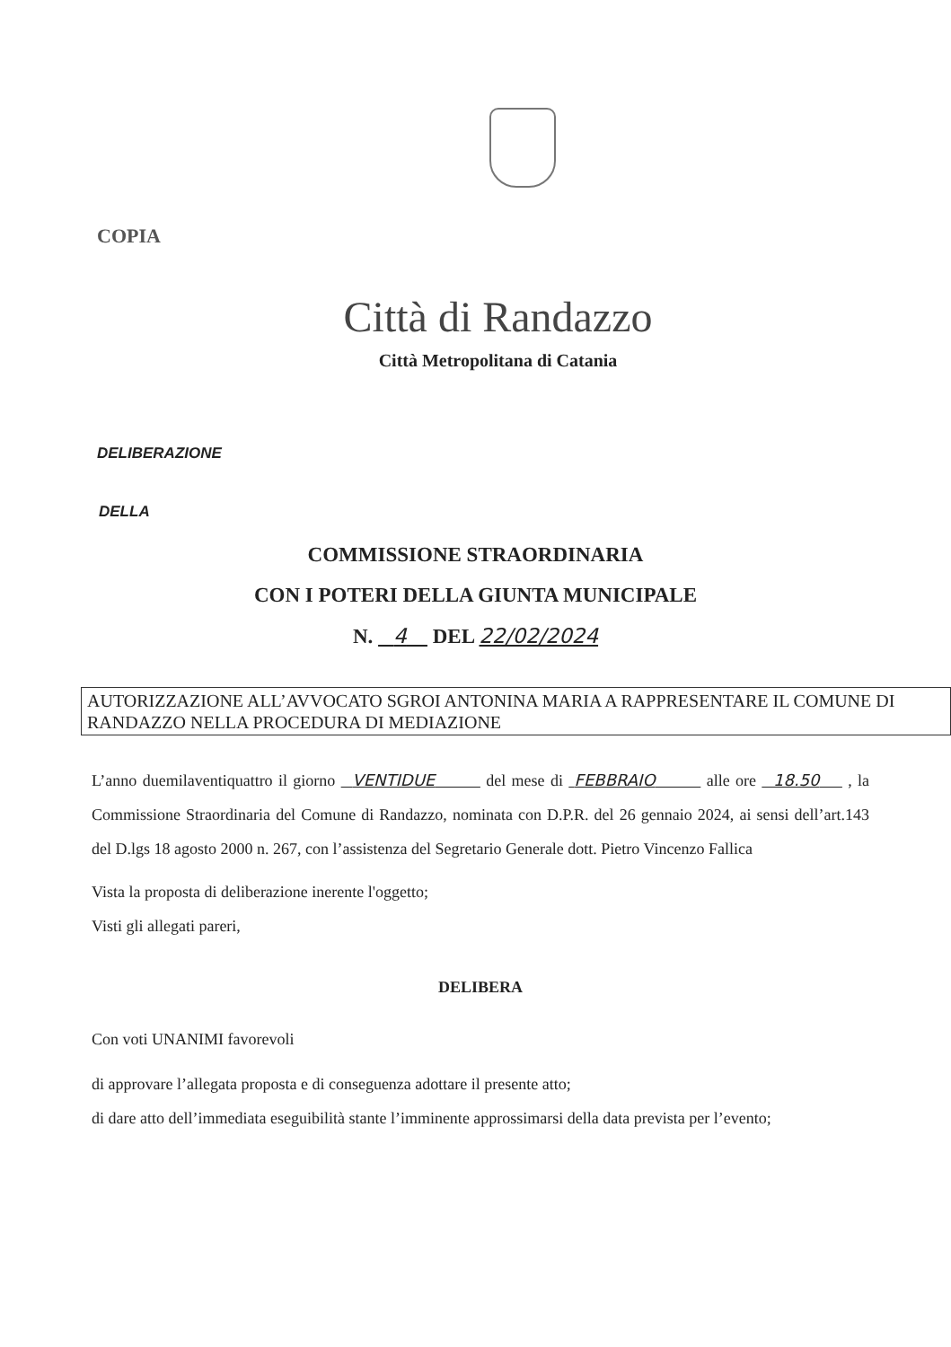COPIA
Città di Randazzo
Città Metropolitana di Catania
DELIBERAZIONE
DELLA
COMMISSIONE STRAORDINARIA
CON I POTERI DELLA GIUNTA MUNICIPALE
N. 4 DEL 22/02/2024
AUTORIZZAZIONE ALL’AVVOCATO SGROI ANTONINA MARIA A RAPPRESENTARE IL COMUNE DI RANDAZZO NELLA PROCEDURA DI MEDIAZIONE
L’anno duemilaventiquattro il giorno VENTIDUE del mese di FEBBRAIO alle ore 18.50 , la Commissione Straordinaria del Comune di Randazzo, nominata con D.P.R. del 26 gennaio 2024, ai sensi dell’art.143 del D.lgs 18 agosto 2000 n. 267, con l’assistenza del Segretario Generale dott. Pietro Vincenzo Fallica
Vista la proposta di deliberazione inerente l'oggetto;
Visti gli allegati pareri,
DELIBERA
Con voti UNANIMI favorevoli
di approvare l’allegata proposta e di conseguenza adottare il presente atto;
di dare atto dell’immediata eseguibilità stante l’imminente approssimarsi della data prevista per l’evento;